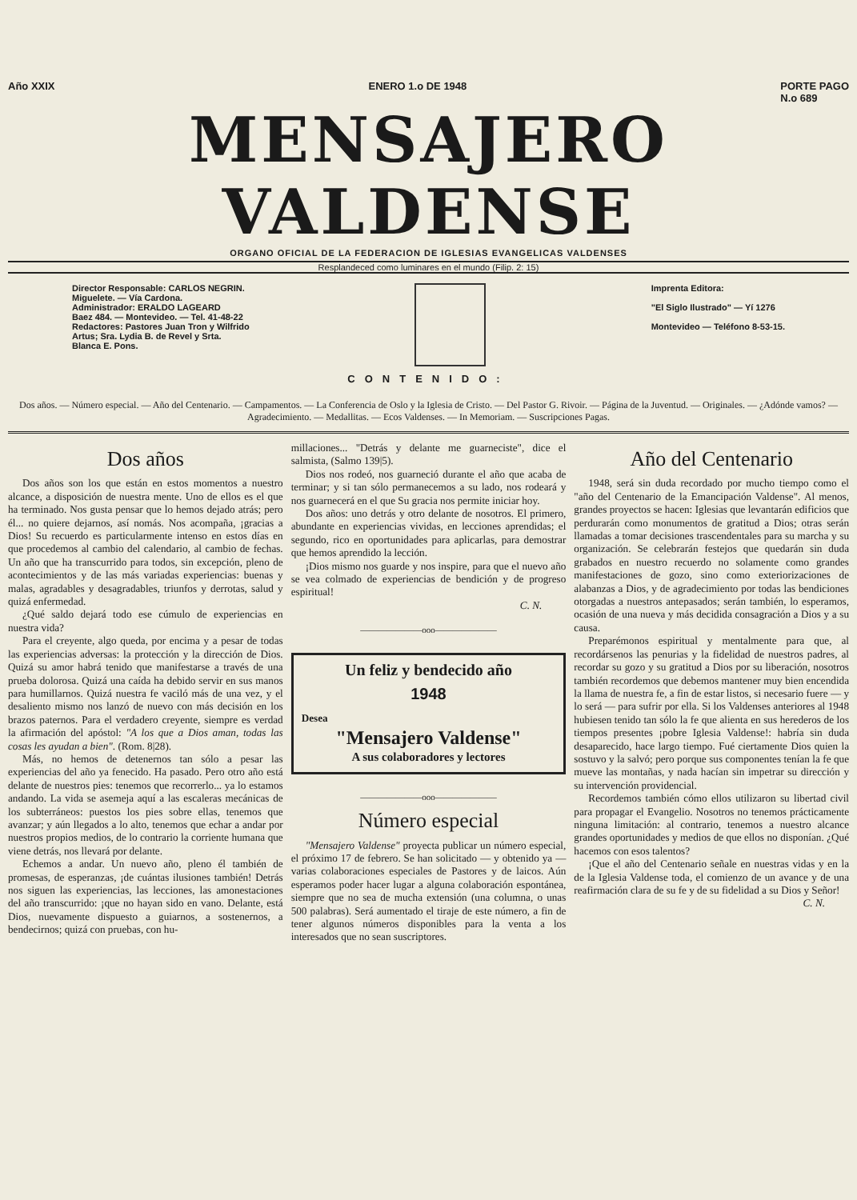Año XXIX ENERO 1.o DE 1948 PORTE PAGO
N.o 689
MENSAJERO VALDENSE
ORGANO OFICIAL DE LA FEDERACION DE IGLESIAS EVANGELICAS VALDENSES
Resplandeced como luminares en el mundo (Filip. 2: 15)
Director Responsable: CARLOS NEGRIN.
Miguelete. — Vía Cardona.
Administrador: ERALDO LAGEARD
Baez 484. — Montevideo. — Tel. 41-48-22
Redactores: Pastores Juan Tron y Wilfrido
Artus; Sra. Lydia B. de Revel y Srta.
Blanca E. Pons.
Imprenta Editora:
"El Siglo Ilustrado" — Yí 1276
Montevideo — Teléfono 8-53-15.
CONTENIDO:
Dos años. — Número especial. — Año del Centenario. — Campamentos. — La Conferencia de Oslo y la Iglesia de Cristo. — Del Pastor G. Rivoir. — Página de la Juventud. — Originales. — ¿Adónde vamos? — Agradecimiento. — Medallitas. — Ecos Valdenses. — In Memoriam. — Suscripciones Pagas.
Dos años
Dos años son los que están en estos momentos a nuestro alcance, a disposición de nuestra mente. Uno de ellos es el que ha terminado. Nos gusta pensar que lo hemos dejado atrás; pero él... no quiere dejarnos, así nomás. Nos acompaña, ¡gracias a Dios! Su recuerdo es particularmente intenso en estos días en que procedemos al cambio del calendario, al cambio de fechas. Un año que ha transcurrido para todos, sin excepción, pleno de acontecimientos y de las más variadas experiencias: buenas y malas, agradables y desagradables, triunfos y derrotas, salud y quizá enfermedad.
¿Qué saldo dejará todo ese cúmulo de experiencias en nuestra vida?
Para el creyente, algo queda, por encima y a pesar de todas las experiencias adversas: la protección y la dirección de Dios. Quizá su amor habrá tenido que manifestarse a través de una prueba dolorosa. Quizá una caída ha debido servir en sus manos para humillarnos. Quizá nuestra fe vaciló más de una vez, y el desaliento mismo nos lanzó de nuevo con más decisión en los brazos paternos. Para el verdadero creyente, siempre es verdad la afirmación del apóstol: "A los que a Dios aman, todas las cosas les ayudan a bien". (Rom. 8|28).
Más, no hemos de detenernos tan sólo a pesar las experiencias del año ya fenecido. Ha pasado. Pero otro año está delante de nuestros pies: tenemos que recorrerlo... ya lo estamos andando. La vida se asemeja aquí a las escaleras mecánicas de los subterráneos: puestos los pies sobre ellas, tenemos que avanzar; y aún llegados a lo alto, tenemos que echar a andar por nuestros propios medios, de lo contrario la corriente humana que viene detrás, nos llevará por delante.
Echemos a andar. Un nuevo año, pleno él también de promesas, de esperanzas, ¡de cuántas ilusiones también! Detrás nos siguen las experiencias, las lecciones, las amonestaciones del año transcurrido: ¡que no hayan sido en vano. Delante, está Dios, nuevamente dispuesto a guiarnos, a sostenernos, a bendecirnos; quizá con pruebas, con hu-
millaciones... "Detrás y delante me guarneciste", dice el salmista, (Salmo 139|5).
Dios nos rodeó, nos guarneció durante el año que acaba de terminar; y si tan sólo permanecemos a su lado, nos rodeará y nos guarnecerá en el que Su gracia nos permite iniciar hoy.
Dos años: uno detrás y otro delante de nosotros. El primero, abundante en experiencias vividas, en lecciones aprendidas; el segundo, rico en oportunidades para aplicarlas, para demostrar que hemos aprendido la lección.
¡Dios mismo nos guarde y nos inspire, para que el nuevo año se vea colmado de experiencias de bendición y de progreso espiritual!
C. N.
———————ooo———————
Un feliz y bendecido año
1948
Desea
"Mensajero Valdense"
A sus colaboradores y lectores
———————ooo———————
Número especial
"Mensajero Valdense" proyecta publicar un número especial, el próximo 17 de febrero. Se han solicitado — y obtenido ya — varias colaboraciones especiales de Pastores y de laicos. Aún esperamos poder hacer lugar a alguna colaboración espontánea, siempre que no sea de mucha extensión (una columna, o unas 500 palabras). Será aumentado el tiraje de este número, a fin de tener algunos números disponibles para la venta a los interesados que no sean suscriptores.
Año del Centenario
1948, será sin duda recordado por mucho tiempo como el "año del Centenario de la Emancipación Valdense". Al menos, grandes proyectos se hacen: Iglesias que levantarán edificios que perdurarán como monumentos de gratitud a Dios; otras serán llamadas a tomar decisiones trascendentales para su marcha y su organización. Se celebrarán festejos que quedarán sin duda grabados en nuestro recuerdo no solamente como grandes manifestaciones de gozo, sino como exteriorizaciones de alabanzas a Dios, y de agradecimiento por todas las bendiciones otorgadas a nuestros antepasados; serán también, lo esperamos, ocasión de una nueva y más decidida consagración a Dios y a su causa.
Preparémonos espiritual y mentalmente para que, al recordársenos las penurias y la fidelidad de nuestros padres, al recordar su gozo y su gratitud a Dios por su liberación, nosotros también recordemos que debemos mantener muy bien encendida la llama de nuestra fe, a fin de estar listos, si necesario fuere — y lo será — para sufrir por ella. Si los Valdenses anteriores al 1948 hubiesen tenido tan sólo la fe que alienta en sus herederos de los tiempos presentes ¡pobre Iglesia Valdense!: habría sin duda desaparecido, hace largo tiempo. Fué ciertamente Dios quien la sostuvo y la salvó; pero porque sus componentes tenían la fe que mueve las montañas, y nada hacían sin impetrar su dirección y su intervención providencial.
Recordemos también cómo ellos utilizaron su libertad civil para propagar el Evangelio. Nosotros no tenemos prácticamente ninguna limitación: al contrario, tenemos a nuestro alcance grandes oportunidades y medios de que ellos no disponían. ¿Qué hacemos con esos talentos?
¡Que el año del Centenario señale en nuestras vidas y en la de la Iglesia Valdense toda, el comienzo de un avance y de una reafirmación clara de su fe y de su fidelidad a su Dios y Señor!
C. N.